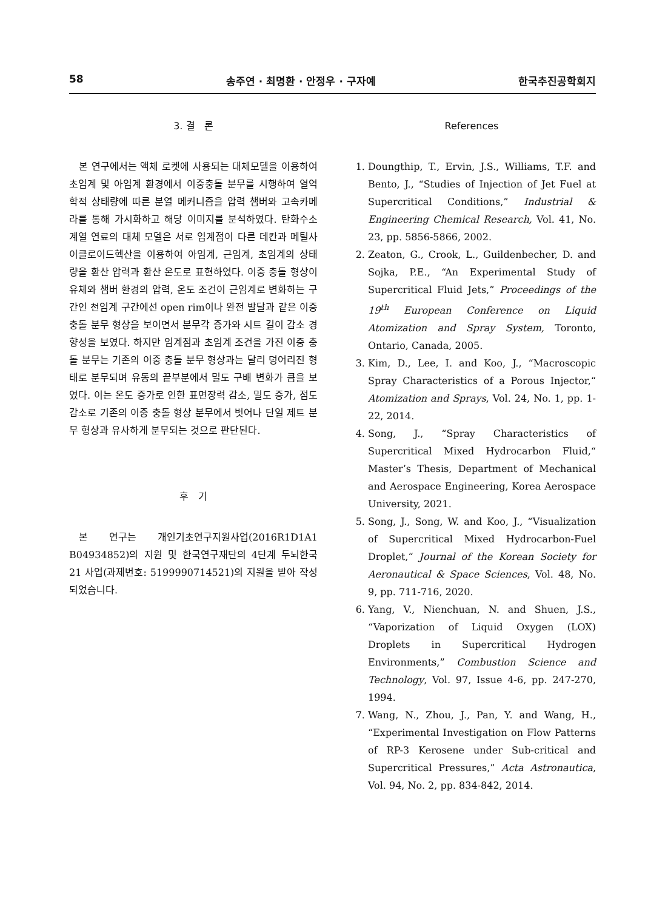58 송주연 · 최명환 · 안정우 · 구자예 한국추진공학회지
3. 결 론
본 연구에서는 액체 로켓에 사용되는 대체모델을 이용하여 초임계 및 아임계 환경에서 이중충돌 분무를 시행하여 열역학적 상태량에 따른 분열 메커니즘을 압력 챔버와 고속카메라를 통해 가시화하고 해당 이미지를 분석하였다. 탄화수소계열 연료의 대체 모델은 서로 임계점이 다른 데칸과 메틸사이클로이드헥산을 이용하여 아임계, 근임계, 초임계의 상태량을 환산 압력과 환산 온도로 표현하였다. 이중 충돌 형상이 유체와 챔버 환경의 압력, 온도 조건이 근임계로 변화하는 구간인 천임계 구간에선 open rim이나 완전 발달과 같은 이중 충돌 분무 형상을 보이면서 분무각 증가와 시트 길이 감소 경향성을 보였다. 하지만 임계점과 초임계 조건을 가진 이중 충돌 분무는 기존의 이중 충돌 분무 형상과는 달리 덩어리진 형태로 분무되며 유동의 끝부분에서 밀도 구배 변화가 큼을 보였다. 이는 온도 증가로 인한 표면장력 감소, 밀도 증가, 점도 감소로 기존의 이중 충돌 형상 분무에서 벗어나 단일 제트 분무 형상과 유사하게 분무되는 것으로 판단된다.
후 기
본 연구는 개인기초연구지원사업(2016R1D1A1 B04934852)의 지원 및 한국연구재단의 4단계 두뇌한국21 사업(과제번호: 5199990714521)의 지원을 받아 작성되었습니다.
References
1. Doungthip, T., Ervin, J.S., Williams, T.F. and Bento, J., “Studies of Injection of Jet Fuel at Supercritical Conditions,” Industrial & Engineering Chemical Research, Vol. 41, No. 23, pp. 5856-5866, 2002.
2. Zeaton, G., Crook, L., Guildenbecher, D. and Sojka, P.E., “An Experimental Study of Supercritical Fluid Jets,” Proceedings of the 19<sup>th</sup> European Conference on Liquid Atomization and Spray System, Toronto, Ontario, Canada, 2005.
3. Kim, D., Lee, I. and Koo, J., “Macroscopic Spray Characteristics of a Porous Injector,“ Atomization and Sprays, Vol. 24, No. 1, pp. 1-22, 2014.
4. Song, J., “Spray Characteristics of Supercritical Mixed Hydrocarbon Fluid,“ Master’s Thesis, Department of Mechanical and Aerospace Engineering, Korea Aerospace University, 2021.
5. Song, J., Song, W. and Koo, J., “Visualization of Supercritical Mixed Hydrocarbon-Fuel Droplet,“ Journal of the Korean Society for Aeronautical & Space Sciences, Vol. 48, No. 9, pp. 711-716, 2020.
6. Yang, V., Nienchuan, N. and Shuen, J.S., “Vaporization of Liquid Oxygen (LOX) Droplets in Supercritical Hydrogen Environments,” Combustion Science and Technology, Vol. 97, Issue 4-6, pp. 247-270, 1994.
7. Wang, N., Zhou, J., Pan, Y. and Wang, H., “Experimental Investigation on Flow Patterns of RP-3 Kerosene under Sub-critical and Supercritical Pressures,” Acta Astronautica, Vol. 94, No. 2, pp. 834-842, 2014.